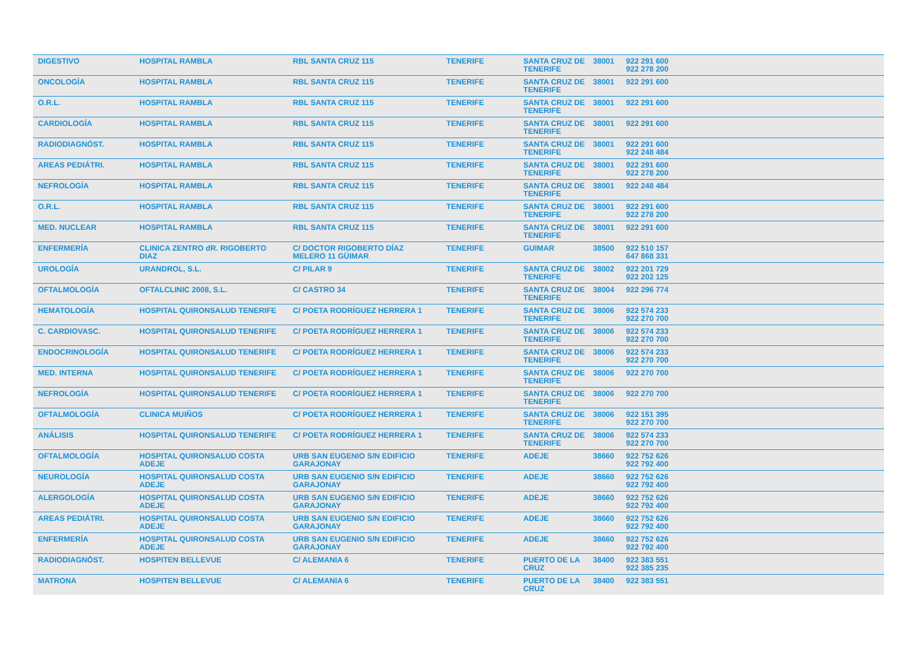| DIGESTIVO | HOSPITAL RAMBLA | RBL SANTA CRUZ 115 | TENERIFE | SANTA CRUZ DE TENERIFE | 38001 | 922 291 600 922 278 200 |
| ONCOLOGÍA | HOSPITAL RAMBLA | RBL SANTA CRUZ 115 | TENERIFE | SANTA CRUZ DE TENERIFE | 38001 | 922 291 600 |
| O.R.L. | HOSPITAL RAMBLA | RBL SANTA CRUZ 115 | TENERIFE | SANTA CRUZ DE TENERIFE | 38001 | 922 291 600 |
| CARDIOLOGÍA | HOSPITAL RAMBLA | RBL SANTA CRUZ 115 | TENERIFE | SANTA CRUZ DE TENERIFE | 38001 | 922 291 600 |
| RADIODIAGNÓST. | HOSPITAL RAMBLA | RBL SANTA CRUZ 115 | TENERIFE | SANTA CRUZ DE TENERIFE | 38001 | 922 291 600 922 248 484 |
| AREAS PEDIÁTRI. | HOSPITAL RAMBLA | RBL SANTA CRUZ 115 | TENERIFE | SANTA CRUZ DE TENERIFE | 38001 | 922 291 600 922 278 200 |
| NEFROLOGÍA | HOSPITAL RAMBLA | RBL SANTA CRUZ 115 | TENERIFE | SANTA CRUZ DE TENERIFE | 38001 | 922 248 484 |
| O.R.L. | HOSPITAL RAMBLA | RBL SANTA CRUZ 115 | TENERIFE | SANTA CRUZ DE TENERIFE | 38001 | 922 291 600 922 278 200 |
| MED. NUCLEAR | HOSPITAL RAMBLA | RBL SANTA CRUZ 115 | TENERIFE | SANTA CRUZ DE TENERIFE | 38001 | 922 291 600 |
| ENFERMERÍA | CLINICA ZENTRO dR. RIGOBERTO DIAZ | C/ DOCTOR RIGOBERTO DÍAZ MELERO 11 GÜIMAR | TENERIFE | GUIMAR | 38500 | 922 510 157 647 868 331 |
| UROLOGÍA | URANDROL, S.L. | C/ PILAR 9 | TENERIFE | SANTA CRUZ DE TENERIFE | 38002 | 922 201 729 922 202 125 |
| OFTALMOLOGÍA | OFTALCLINIC 2008, S.L. | C/ CASTRO 34 | TENERIFE | SANTA CRUZ DE TENERIFE | 38004 | 922 296 774 |
| HEMATOLOGÍA | HOSPITAL QUIRONSALUD TENERIFE | C/ POETA RODRÍGUEZ HERRERA 1 | TENERIFE | SANTA CRUZ DE TENERIFE | 38006 | 922 574 233 922 270 700 |
| C. CARDIOVASC. | HOSPITAL QUIRONSALUD TENERIFE | C/ POETA RODRÍGUEZ HERRERA 1 | TENERIFE | SANTA CRUZ DE TENERIFE | 38006 | 922 574 233 922 270 700 |
| ENDOCRINOLOGÍA | HOSPITAL QUIRONSALUD TENERIFE | C/ POETA RODRÍGUEZ HERRERA 1 | TENERIFE | SANTA CRUZ DE TENERIFE | 38006 | 922 574 233 922 270 700 |
| MED. INTERNA | HOSPITAL QUIRONSALUD TENERIFE | C/ POETA RODRÍGUEZ HERRERA 1 | TENERIFE | SANTA CRUZ DE TENERIFE | 38006 | 922 270 700 |
| NEFROLOGÍA | HOSPITAL QUIRONSALUD TENERIFE | C/ POETA RODRÍGUEZ HERRERA 1 | TENERIFE | SANTA CRUZ DE TENERIFE | 38006 | 922 270 700 |
| OFTALMOLOGÍA | CLINICA MUIÑOS | C/ POETA RODRÍGUEZ HERRERA 1 | TENERIFE | SANTA CRUZ DE TENERIFE | 38006 | 922 151 395 922 270 700 |
| ANÁLISIS | HOSPITAL QUIRONSALUD TENERIFE | C/ POETA RODRÍGUEZ HERRERA 1 | TENERIFE | SANTA CRUZ DE TENERIFE | 38006 | 922 574 233 922 270 700 |
| OFTALMOLOGÍA | HOSPITAL QUIRONSALUD COSTA ADEJE | URB SAN EUGENIO S/N EDIFICIO GARAJONAY | TENERIFE | ADEJE | 38660 | 922 752 626 922 792 400 |
| NEUROLOGÍA | HOSPITAL QUIRONSALUD COSTA ADEJE | URB SAN EUGENIO S/N EDIFICIO GARAJONAY | TENERIFE | ADEJE | 38660 | 922 752 626 922 792 400 |
| ALERGOLOGÍA | HOSPITAL QUIRONSALUD COSTA ADEJE | URB SAN EUGENIO S/N EDIFICIO GARAJONAY | TENERIFE | ADEJE | 38660 | 922 752 626 922 792 400 |
| AREAS PEDIÁTRI. | HOSPITAL QUIRONSALUD COSTA ADEJE | URB SAN EUGENIO S/N EDIFICIO GARAJONAY | TENERIFE | ADEJE | 38660 | 922 752 626 922 792 400 |
| ENFERMERÍA | HOSPITAL QUIRONSALUD COSTA ADEJE | URB SAN EUGENIO S/N EDIFICIO GARAJONAY | TENERIFE | ADEJE | 38660 | 922 752 626 922 792 400 |
| RADIODIAGNÓST. | HOSPITEN BELLEVUE | C/ ALEMANIA 6 | TENERIFE | PUERTO DE LA CRUZ | 38400 | 922 383 551 922 385 235 |
| MATRONA | HOSPITEN BELLEVUE | C/ ALEMANIA 6 | TENERIFE | PUERTO DE LA CRUZ | 38400 | 922 383 551 |